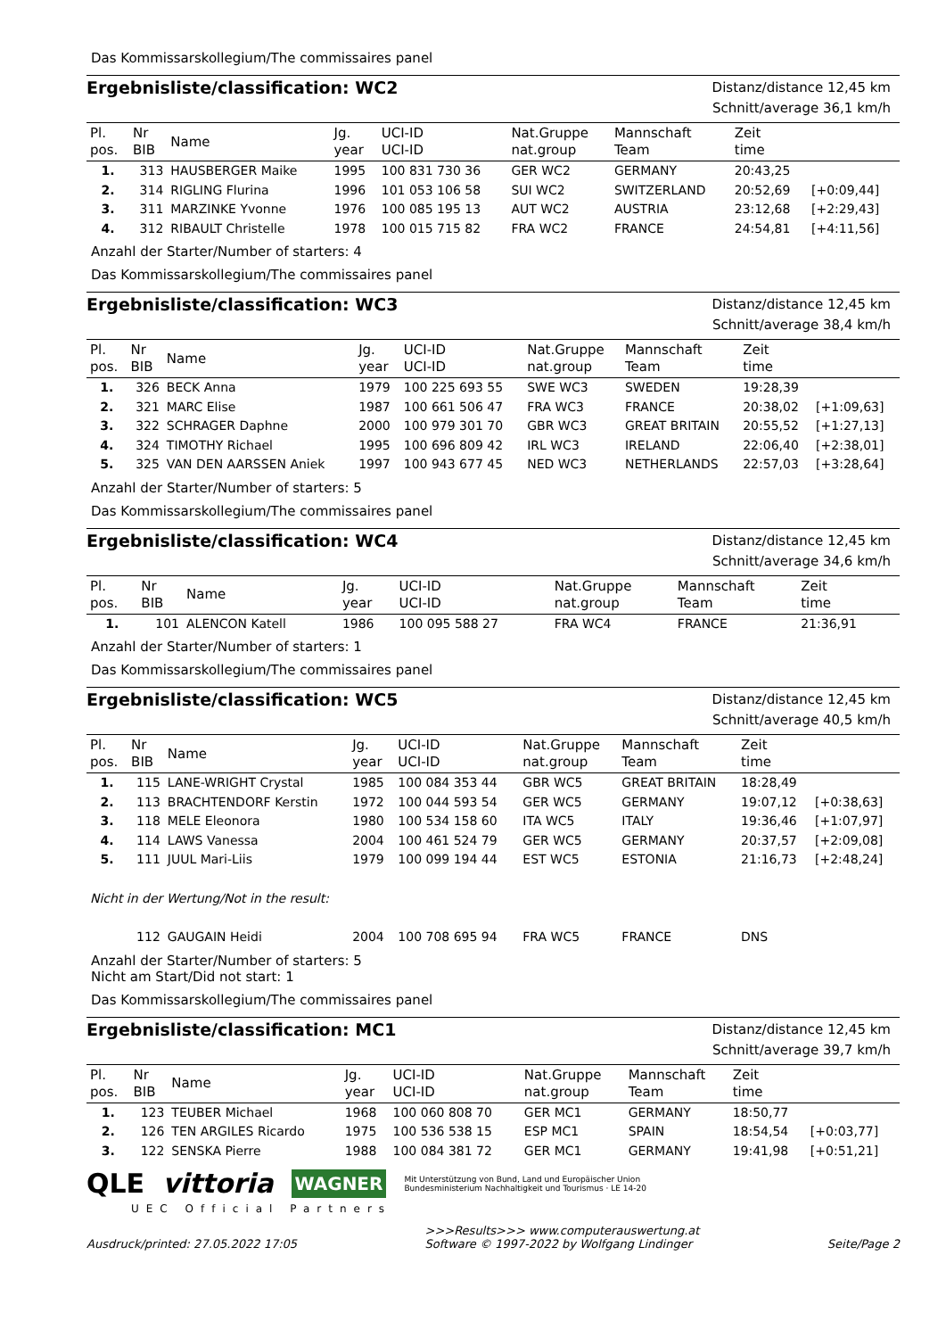Das Kommissarskollegium/The commissaires panel
Ergebnisliste/classification: WC2
Distanz/distance 12,45 km
Schnitt/average 36,1 km/h
| Pl. pos. | Nr BIB | Name | Jg. year | UCI-ID UCI-ID | Nat.Gruppe nat.group | Mannschaft Team | Zeit time | |
| --- | --- | --- | --- | --- | --- | --- | --- | --- |
| 1. | 313 | HAUSBERGER Maike | 1995 | 100 831 730 36 | GER WC2 | GERMANY | 20:43,25 | |
| 2. | 314 | RIGLING Flurina | 1996 | 101 053 106 58 | SUI WC2 | SWITZERLAND | 20:52,69 | [+0:09,44] |
| 3. | 311 | MARZINKE Yvonne | 1976 | 100 085 195 13 | AUT WC2 | AUSTRIA | 23:12,68 | [+2:29,43] |
| 4. | 312 | RIBAULT Christelle | 1978 | 100 015 715 82 | FRA WC2 | FRANCE | 24:54,81 | [+4:11,56] |
Anzahl der Starter/Number of starters: 4
Das Kommissarskollegium/The commissaires panel
Ergebnisliste/classification: WC3
Distanz/distance 12,45 km
Schnitt/average 38,4 km/h
| Pl. pos. | Nr BIB | Name | Jg. year | UCI-ID UCI-ID | Nat.Gruppe nat.group | Mannschaft Team | Zeit time | |
| --- | --- | --- | --- | --- | --- | --- | --- | --- |
| 1. | 326 | BECK Anna | 1979 | 100 225 693 55 | SWE WC3 | SWEDEN | 19:28,39 | |
| 2. | 321 | MARC Elise | 1987 | 100 661 506 47 | FRA WC3 | FRANCE | 20:38,02 | [+1:09,63] |
| 3. | 322 | SCHRAGER Daphne | 2000 | 100 979 301 70 | GBR WC3 | GREAT BRITAIN | 20:55,52 | [+1:27,13] |
| 4. | 324 | TIMOTHY Richael | 1995 | 100 696 809 42 | IRL WC3 | IRELAND | 22:06,40 | [+2:38,01] |
| 5. | 325 | VAN DEN AARSSEN Aniek | 1997 | 100 943 677 45 | NED WC3 | NETHERLANDS | 22:57,03 | [+3:28,64] |
Anzahl der Starter/Number of starters: 5
Das Kommissarskollegium/The commissaires panel
Ergebnisliste/classification: WC4
Distanz/distance 12,45 km
Schnitt/average 34,6 km/h
| Pl. pos. | Nr BIB | Name | Jg. year | UCI-ID UCI-ID | Nat.Gruppe nat.group | Mannschaft Team | Zeit time | |
| --- | --- | --- | --- | --- | --- | --- | --- | --- |
| 1. | 101 | ALENCON Katell | 1986 | 100 095 588 27 | FRA WC4 | FRANCE | 21:36,91 | |
Anzahl der Starter/Number of starters: 1
Das Kommissarskollegium/The commissaires panel
Ergebnisliste/classification: WC5
Distanz/distance 12,45 km
Schnitt/average 40,5 km/h
| Pl. pos. | Nr BIB | Name | Jg. year | UCI-ID UCI-ID | Nat.Gruppe nat.group | Mannschaft Team | Zeit time | |
| --- | --- | --- | --- | --- | --- | --- | --- | --- |
| 1. | 115 | LANE-WRIGHT Crystal | 1985 | 100 084 353 44 | GBR WC5 | GREAT BRITAIN | 18:28,49 | |
| 2. | 113 | BRACHTENDORF Kerstin | 1972 | 100 044 593 54 | GER WC5 | GERMANY | 19:07,12 | [+0:38,63] |
| 3. | 118 | MELE Eleonora | 1980 | 100 534 158 60 | ITA WC5 | ITALY | 19:36,46 | [+1:07,97] |
| 4. | 114 | LAWS Vanessa | 2004 | 100 461 524 79 | GER WC5 | GERMANY | 20:37,57 | [+2:09,08] |
| 5. | 111 | JUUL Mari-Liis | 1979 | 100 099 194 44 | EST WC5 | ESTONIA | 21:16,73 | [+2:48,24] |
| Nicht in der Wertung/Not in the result: | | | | | | | | |
| | 112 | GAUGAIN Heidi | 2004 | 100 708 695 94 | FRA WC5 | FRANCE | DNS | |
Anzahl der Starter/Number of starters: 5
Nicht am Start/Did not start: 1
Das Kommissarskollegium/The commissaires panel
Ergebnisliste/classification: MC1
Distanz/distance 12,45 km
Schnitt/average 39,7 km/h
| Pl. pos. | Nr BIB | Name | Jg. year | UCI-ID UCI-ID | Nat.Gruppe nat.group | Mannschaft Team | Zeit time | |
| --- | --- | --- | --- | --- | --- | --- | --- | --- |
| 1. | 123 | TEUBER Michael | 1968 | 100 060 808 70 | GER MC1 | GERMANY | 18:50,77 | |
| 2. | 126 | TEN ARGILES Ricardo | 1975 | 100 536 538 15 | ESP MC1 | SPAIN | 18:54,54 | [+0:03,77] |
| 3. | 122 | SENSKA Pierre | 1988 | 100 084 381 72 | GER MC1 | GERMANY | 19:41,98 | [+0:51,21] |
QLE vittoria WAGNER Mit Unterstützung von Bund, Land und Europäischer Union
Bundesministerium Nachhaltigkeit und Tourismus · LE 14-20
UEC Official Partners
Ausdruck/printed: 27.05.2022 17:05 >>>Results>>> www.computerauswertung.at
Software © 1997-2022 by Wolfgang Lindinger Seite/Page 2